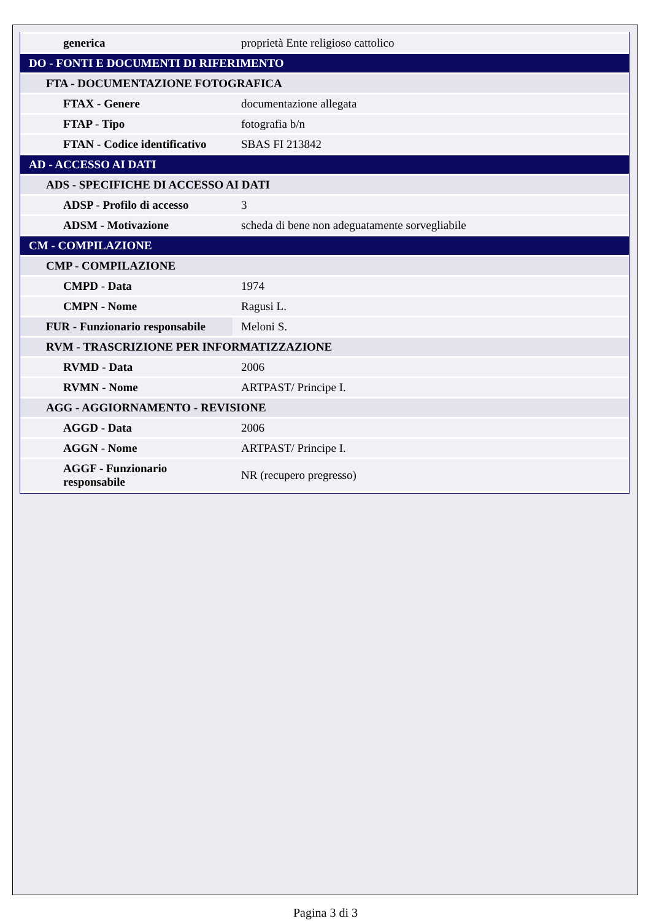| generica | proprietà Ente religioso cattolico |
| DO - FONTI E DOCUMENTI DI RIFERIMENTO | |
| FTA - DOCUMENTAZIONE FOTOGRAFICA | |
| FTAX - Genere | documentazione allegata |
| FTAP - Tipo | fotografia b/n |
| FTAN - Codice identificativo | SBAS FI 213842 |
| AD - ACCESSO AI DATI | |
| ADS - SPECIFICHE DI ACCESSO AI DATI | |
| ADSP - Profilo di accesso | 3 |
| ADSM - Motivazione | scheda di bene non adeguatamente sorvegliabile |
| CM - COMPILAZIONE | |
| CMP - COMPILAZIONE | |
| CMPD - Data | 1974 |
| CMPN - Nome | Ragusi L. |
| FUR - Funzionario responsabile | Meloni S. |
| RVM - TRASCRIZIONE PER INFORMATIZZAZIONE | |
| RVMD - Data | 2006 |
| RVMN - Nome | ARTPAST/ Principe I. |
| AGG - AGGIORNAMENTO - REVISIONE | |
| AGGD - Data | 2006 |
| AGGN - Nome | ARTPAST/ Principe I. |
| AGGF - Funzionario responsabile | NR (recupero pregresso) |
Pagina 3 di 3